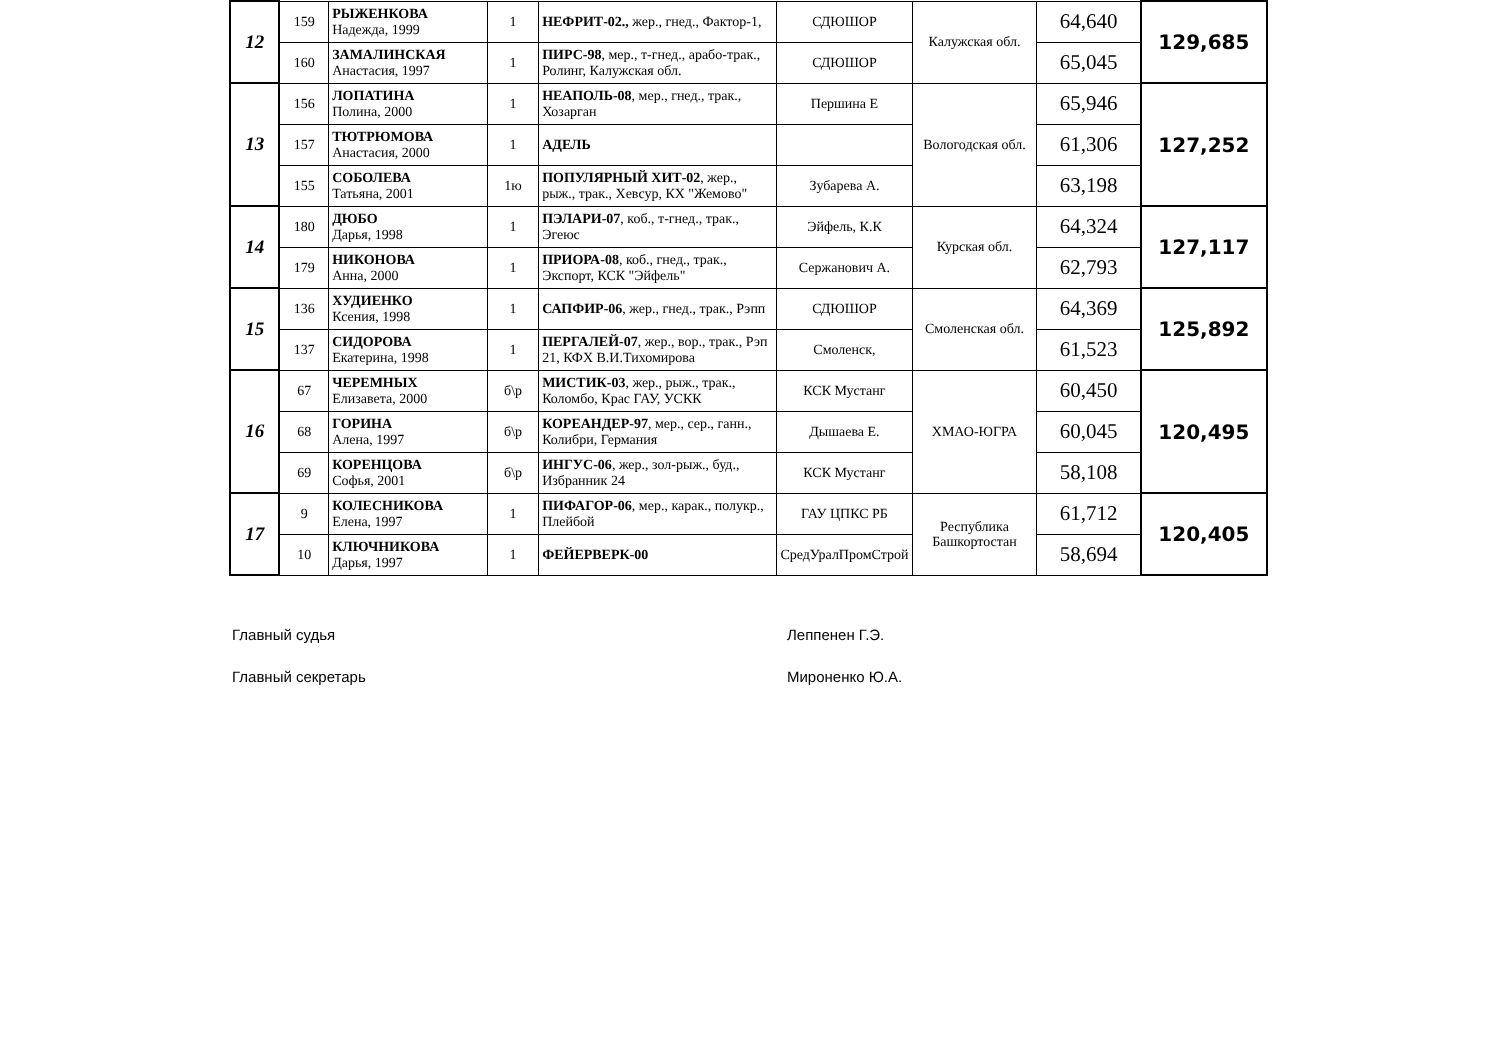| 12 | 159 | РЫЖЕНКОВА Надежда, 1999 | 1 | НЕФРИТ-02., жер., гнед., Фактор-1, | СДЮШОР | Калужская обл. | 64,640 | 129,685 |
| | 160 | ЗАМАЛИНСКАЯ Анастасия, 1997 | 1 | ПИРС-98 , мер., т-гнед., арабо-трак., Ролинг, Калужская обл. | СДЮШОР | | 65,045 | |
| 13 | 156 | ЛОПАТИНА Полина, 2000 | 1 | НЕАПОЛЬ-08 , мер., гнед., трак., Хозарган | Першина Е | Вологодская обл. | 65,946 | 127,252 |
| | 157 | ТЮТРЮМОВА Анастасия, 2000 | 1 | АДЕЛЬ | | | 61,306 | |
| | 155 | СОБОЛЕВА Татьяна, 2001 | 1ю | ПОПУЛЯРНЫЙ ХИТ-02 , жер., рыж., трак., Хевсур, КХ "Жемово" | Зубарева А. | | 63,198 | |
| 14 | 180 | ДЮБО Дарья, 1998 | 1 | ПЭЛАРИ-07 , коб., т-гнед., трак., Эгеюс | Эйфель, К.К | Курская обл. | 64,324 | 127,117 |
| | 179 | НИКОНОВА Анна, 2000 | 1 | ПРИОРА-08 , коб., гнед., трак., Экспорт, КСК "Эйфель" | Сержанович А. | | 62,793 | |
| 15 | 136 | ХУДИЕНКО Ксения, 1998 | 1 | САПФИР-06 , жер., гнед., трак., Рэпп | СДЮШОР | Смоленская обл. | 64,369 | 125,892 |
| | 137 | СИДОРОВА Екатерина, 1998 | 1 | ПЕРГАЛЕЙ-07 , жер., вор., трак., Рэп 21, КФХ В.И.Тихомирова | Смоленск, | | 61,523 | |
| 16 | 67 | ЧЕРЕМНЫХ Елизавета, 2000 | б\р | МИСТИК-03 , жер., рыж., трак., Коломбо, Крас ГАУ, УСКК | КСК Мустанг | ХМАО-ЮГРА | 60,450 | 120,495 |
| | 68 | ГОРИНА Алена, 1997 | б\р | КОРЕАНДЕР-97 , мер., сер., ганн., Колибри, Германия | Дышаева Е. | | 60,045 | |
| | 69 | КОРЕНЦОВА Софья, 2001 | б\р | ИНГУС-06 , жер., зол-рыж., буд., Избранник 24 | КСК Мустанг | | 58,108 | |
| 17 | 9 | КОЛЕСНИКОВА Елена, 1997 | 1 | ПИФАГОР-06 , мер., карак., полукр., Плейбой | ГАУ ЦПКС РБ | Республика Башкортостан | 61,712 | 120,405 |
| | 10 | КЛЮЧНИКОВА Дарья, 1997 | 1 | ФЕЙЕРВЕРК-00 | СредУралПромСтрой | | 58,694 | |
Главный судья Леппенен Г.Э.
Главный секретарь Мироненко Ю.А.